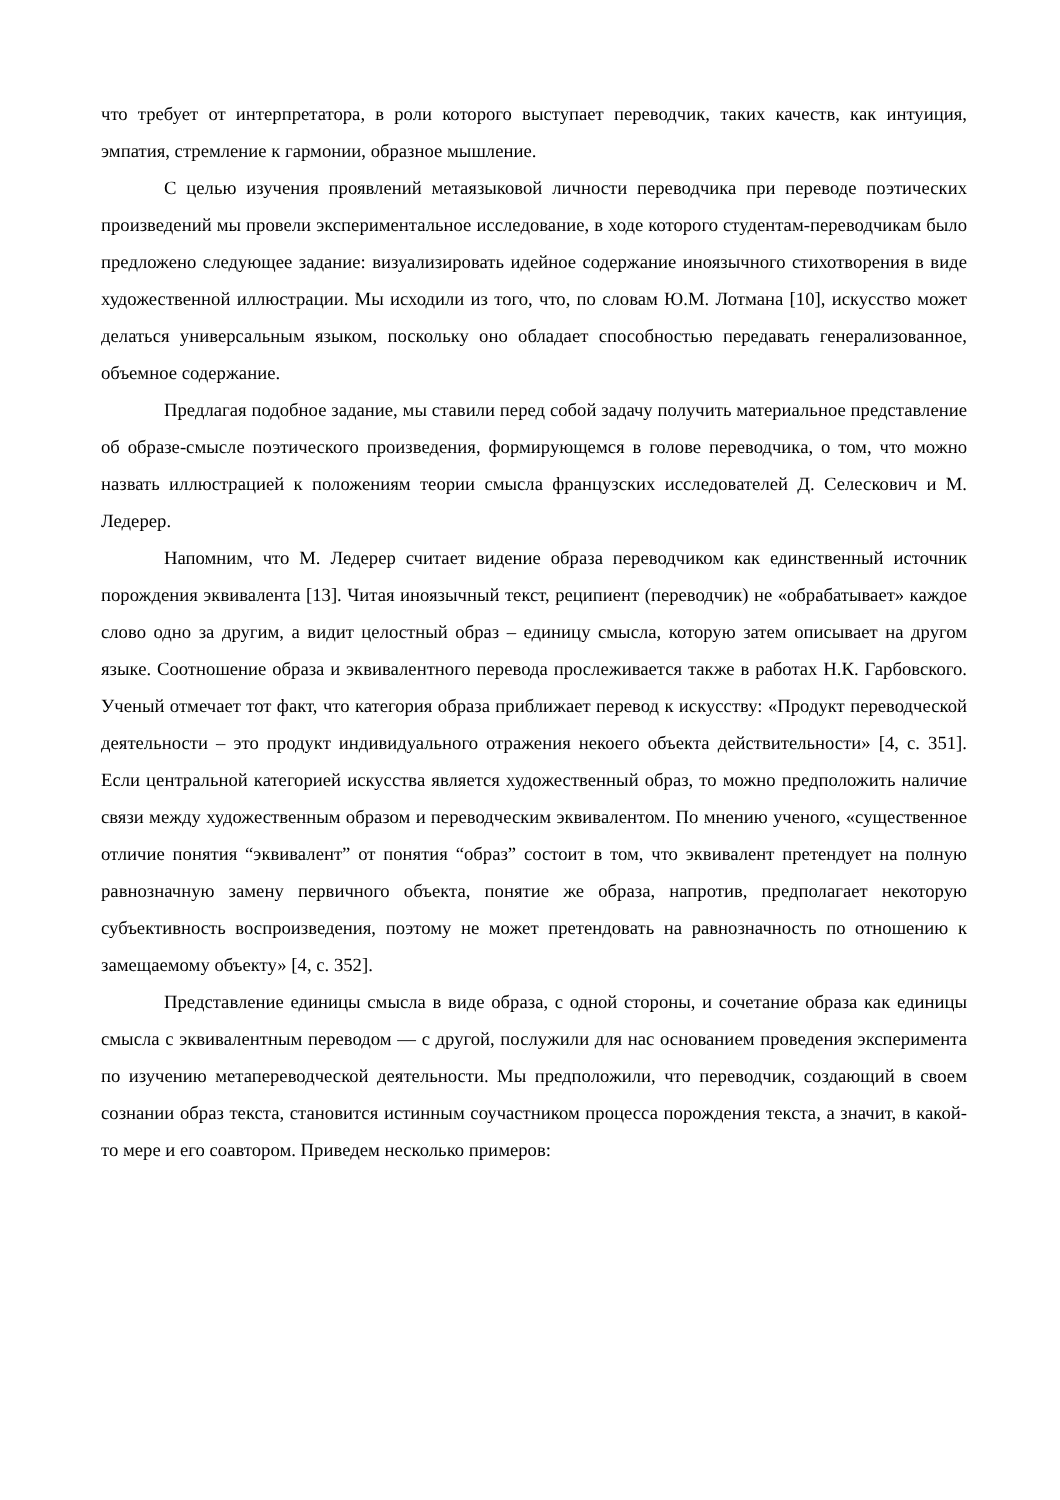что требует от интерпретатора, в роли которого выступает переводчик, таких качеств, как интуиция, эмпатия, стремление к гармонии, образное мышление.
С целью изучения проявлений метаязыковой личности переводчика при переводе поэтических произведений мы провели экспериментальное исследование, в ходе которого студентам-переводчикам было предложено следующее задание: визуализировать идейное содержание иноязычного стихотворения в виде художественной иллюстрации. Мы исходили из того, что, по словам Ю.М. Лотмана [10], искусство может делаться универсальным языком, поскольку оно обладает способностью передавать генерализованное, объемное содержание.
Предлагая подобное задание, мы ставили перед собой задачу получить материальное представление об образе-смысле поэтического произведения, формирующемся в голове переводчика, о том, что можно назвать иллюстрацией к положениям теории смысла французских исследователей Д. Селескович и М. Ледерер.
Напомним, что М. Ледерер считает видение образа переводчиком как единственный источник порождения эквивалента [13]. Читая иноязычный текст, реципиент (переводчик) не «обрабатывает» каждое слово одно за другим, а видит целостный образ – единицу смысла, которую затем описывает на другом языке. Соотношение образа и эквивалентного перевода прослеживается также в работах Н.К. Гарбовского. Ученый отмечает тот факт, что категория образа приближает перевод к искусству: «Продукт переводческой деятельности – это продукт индивидуального отражения некоего объекта действительности» [4, с. 351]. Если центральной категорией искусства является художественный образ, то можно предположить наличие связи между художественным образом и переводческим эквивалентом. По мнению ученого, «существенное отличие понятия “эквивалент” от понятия “образ” состоит в том, что эквивалент претендует на полную равнозначную замену первичного объекта, понятие же образа, напротив, предполагает некоторую субъективность воспроизведения, поэтому не может претендовать на равнозначность по отношению к замещаемому объекту» [4, с. 352].
Представление единицы смысла в виде образа, с одной стороны, и сочетание образа как единицы смысла с эквивалентным переводом — с другой, послужили для нас основанием проведения эксперимента по изучению метапереводческой деятельности. Мы предположили, что переводчик, создающий в своем сознании образ текста, становится истинным соучастником процесса порождения текста, а значит, в какой-то мере и его соавтором. Приведем несколько примеров: